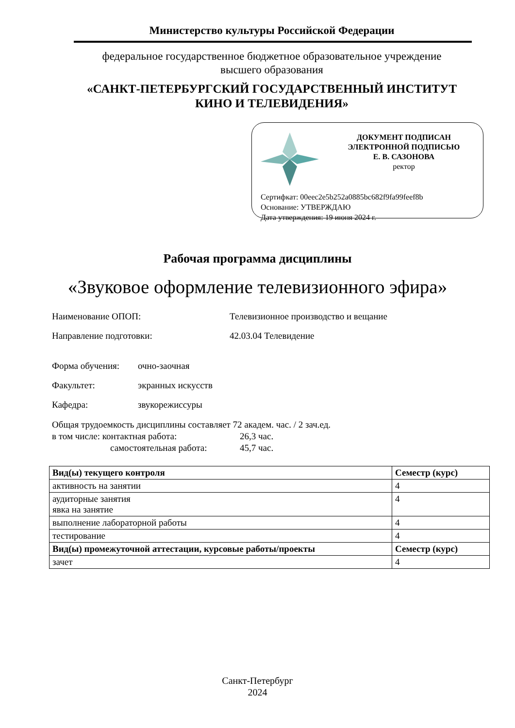Министерство культуры Российской Федерации
федеральное государственное бюджетное образовательное учреждение
высшего образования
«САНКТ-ПЕТЕРБУРГСКИЙ ГОСУДАРСТВЕННЫЙ ИНСТИТУТ
КИНО И ТЕЛЕВИДЕНИЯ»
ДОКУМЕНТ ПОДПИСАН
ЭЛЕКТРОННОЙ ПОДПИСЬЮ
Е. В. САЗОНОВА
ректор
Сертифкат: 00eec2e5b252a0885bc682f9fa99feef8b
Основание: УТВЕРЖДАЮ
Дата утверждения: 19 июня 2024 г.
Рабочая программа дисциплины
«Звуковое оформление телевизионного эфира»
Наименование ОПОП: Телевизионное производство и вещание
Направление подготовки: 42.03.04 Телевидение
Форма обучения: очно-заочная
Факультет: экранных искусств
Кафедра: звукорежиссуры
Общая трудоемкость дисциплины составляет 72 академ. час. / 2 зач.ед.
в том числе: контактная работа: 26,3 час.
самостоятельная работа: 45,7 час.
| Вид(ы) текущего контроля | Семестр (курс) |
| --- | --- |
| активность на занятии | 4 |
| аудиторные занятия явка на занятие | 4 |
| выполнение лабораторной работы | 4 |
| тестирование | 4 |
| Вид(ы) промежуточной аттестации, курсовые работы/проекты | Семестр (курс) |
| зачет | 4 |
Санкт-Петербург
2024